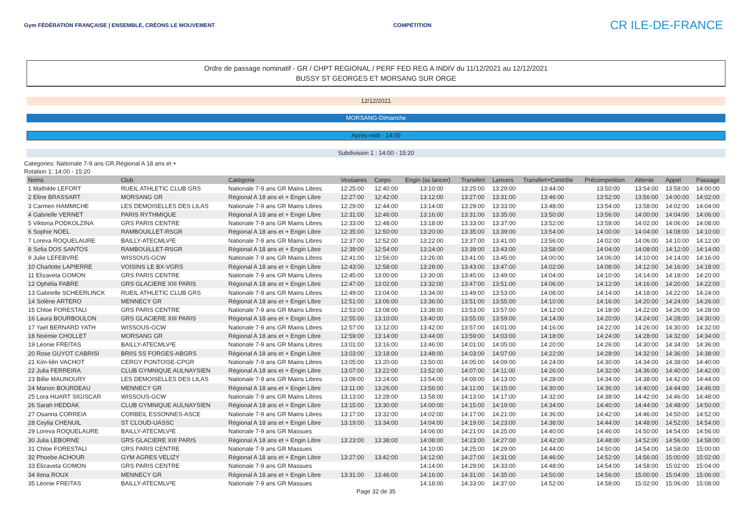Gym FÉDÉRATION FRANÇAISE | ENSEMBLE, CRÉONS LE MOUVEMENT
COMPÉTITION
CR ILE-DE-FRANCE
Ordre de passage nominatif - GR / CHPT REGIONAL / PERF FED REG A INDIV du 11/12/2021 au 12/12/2021
BUSSY ST GEORGES ET MORSANG SUR ORGE
12/12/2021
MORSANG-Dimanche
Après-midi - 14:00
Subdivision 1 : 14:00 - 15:20
Categories: Nationale 7-9 ans GR,Régional A 18 ans et +
Rotation 1: 14:00 - 15:20
| Noms | Club | Catégorie | Vestiaires | Corpo | Engin (ss lancer) | Transfert | Lancers | Transfert+Contrôle | Précompetition | Attente | Appel | Passage |
| --- | --- | --- | --- | --- | --- | --- | --- | --- | --- | --- | --- | --- |
| 1 Mathilde LEFORT | RUEIL ATHLETIC CLUB GRS | Nationale 7-9 ans GR Mains Libres | 12:25:00 | 12:40:00 | 13:10:00 | 13:25:00 | 13:29:00 | 13:44:00 | 13:50:00 | 13:54:00 | 13:58:00 | 14:00:00 |
| 2 Eline BRASSART | MORSANG GR | Régional A 18 ans et + Engin Libre | 12:27:00 | 12:42:00 | 13:12:00 | 13:27:00 | 13:31:00 | 13:46:00 | 13:52:00 | 13:56:00 | 14:00:00 | 14:02:00 |
| 3 Carmen HAMMICHE | LES DEMOISELLES DES LILAS | Nationale 7-9 ans GR Mains Libres | 12:29:00 | 12:44:00 | 13:14:00 | 13:29:00 | 13:33:00 | 13:48:00 | 13:54:00 | 13:58:00 | 14:02:00 | 14:04:00 |
| 4 Gabrielle VERNET | PARIS RYTHMIQUE | Régional A 18 ans et + Engin Libre | 12:31:00 | 12:46:00 | 13:16:00 | 13:31:00 | 13:35:00 | 13:50:00 | 13:56:00 | 14:00:00 | 14:04:00 | 14:06:00 |
| 5 Viktoria PODKOLZINA | GRS PARIS CENTRE | Nationale 7-9 ans GR Mains Libres | 12:33:00 | 12:48:00 | 13:18:00 | 13:33:00 | 13:37:00 | 13:52:00 | 13:58:00 | 14:02:00 | 14:06:00 | 14:08:00 |
| 6 Sophie NOEL | RAMBOUILLET-RSGR | Régional A 18 ans et + Engin Libre | 12:35:00 | 12:50:00 | 13:20:00 | 13:35:00 | 13:39:00 | 13:54:00 | 14:00:00 | 14:04:00 | 14:08:00 | 14:10:00 |
| 7 Loreva ROQUELAURE | BAILLY-ATECMLV²E | Nationale 7-9 ans GR Mains Libres | 12:37:00 | 12:52:00 | 13:22:00 | 13:37:00 | 13:41:00 | 13:56:00 | 14:02:00 | 14:06:00 | 14:10:00 | 14:12:00 |
| 8 Sofia DOS SANTOS | RAMBOUILLET-RSGR | Régional A 18 ans et + Engin Libre | 12:39:00 | 12:54:00 | 13:24:00 | 13:39:00 | 13:43:00 | 13:58:00 | 14:04:00 | 14:08:00 | 14:12:00 | 14:14:00 |
| 9 Julie LEFEBVRE | WISSOUS-GCW | Nationale 7-9 ans GR Mains Libres | 12:41:00 | 12:56:00 | 13:26:00 | 13:41:00 | 13:45:00 | 14:00:00 | 14:06:00 | 14:10:00 | 14:14:00 | 14:16:00 |
| 10 Charlotte LAPIERRE | VOISINS LE BX-VGRS | Régional A 18 ans et + Engin Libre | 12:43:00 | 12:58:00 | 13:28:00 | 13:43:00 | 13:47:00 | 14:02:00 | 14:08:00 | 14:12:00 | 14:16:00 | 14:18:00 |
| 11 Elizaveta GOMON | GRS PARIS CENTRE | Nationale 7-9 ans GR Mains Libres | 12:45:00 | 13:00:00 | 13:30:00 | 13:45:00 | 13:49:00 | 14:04:00 | 14:10:00 | 14:14:00 | 14:18:00 | 14:20:00 |
| 12 Ophélia FABRE | GRS GLACIERE XIII PARIS | Régional A 18 ans et + Engin Libre | 12:47:00 | 13:02:00 | 13:32:00 | 13:47:00 | 13:51:00 | 14:06:00 | 14:12:00 | 14:16:00 | 14:20:00 | 14:22:00 |
| 13 Gabrielle SCHEERLINCK | RUEIL ATHLETIC CLUB GRS | Nationale 7-9 ans GR Mains Libres | 12:49:00 | 13:04:00 | 13:34:00 | 13:49:00 | 13:53:00 | 14:08:00 | 14:14:00 | 14:18:00 | 14:22:00 | 14:24:00 |
| 14 Solène ARTERO | MENNECY GR | Régional A 18 ans et + Engin Libre | 12:51:00 | 13:06:00 | 13:36:00 | 13:51:00 | 13:55:00 | 14:10:00 | 14:16:00 | 14:20:00 | 14:24:00 | 14:26:00 |
| 15 Chloe FORESTALI | GRS PARIS CENTRE | Nationale 7-9 ans GR Mains Libres | 12:53:00 | 13:08:00 | 13:38:00 | 13:53:00 | 13:57:00 | 14:12:00 | 14:18:00 | 14:22:00 | 14:26:00 | 14:28:00 |
| 16 Laura BOURBOULON | GRS GLACIERE XIII PARIS | Régional A 18 ans et + Engin Libre | 12:55:00 | 13:10:00 | 13:40:00 | 13:55:00 | 13:59:00 | 14:14:00 | 14:20:00 | 14:24:00 | 14:28:00 | 14:30:00 |
| 17 Yaël BERNARD YATH | WISSOUS-GCW | Nationale 7-9 ans GR Mains Libres | 12:57:00 | 13:12:00 | 13:42:00 | 13:57:00 | 14:01:00 | 14:16:00 | 14:22:00 | 14:26:00 | 14:30:00 | 14:32:00 |
| 18 Noémie CHOLLET | MORSANG GR | Régional A 18 ans et + Engin Libre | 12:59:00 | 13:14:00 | 13:44:00 | 13:59:00 | 14:03:00 | 14:18:00 | 14:24:00 | 14:28:00 | 14:32:00 | 14:34:00 |
| 19 Léonie FREITAS | BAILLY-ATECMLV²E | Nationale 7-9 ans GR Mains Libres | 13:01:00 | 13:16:00 | 13:46:00 | 14:01:00 | 14:05:00 | 14:20:00 | 14:26:00 | 14:30:00 | 14:34:00 | 14:36:00 |
| 20 Rose GUYOT CABRISI | BRIIS SS FORGES-ABGRS | Régional A 18 ans et + Engin Libre | 13:03:00 | 13:18:00 | 13:48:00 | 14:03:00 | 14:07:00 | 14:22:00 | 14:28:00 | 14:32:00 | 14:36:00 | 14:38:00 |
| 21 Kim-liên VACHOT | CERGY PONTOISE-CPGR | Nationale 7-9 ans GR Mains Libres | 13:05:00 | 13:20:00 | 13:50:00 | 14:05:00 | 14:09:00 | 14:24:00 | 14:30:00 | 14:34:00 | 14:38:00 | 14:40:00 |
| 22 Julia FERREIRA | CLUB GYMNIQUE AULNAYSIEN | Régional A 18 ans et + Engin Libre | 13:07:00 | 13:22:00 | 13:52:00 | 14:07:00 | 14:11:00 | 14:26:00 | 14:32:00 | 14:36:00 | 14:40:00 | 14:42:00 |
| 23 Billie MAUNOURY | LES DEMOISELLES DES LILAS | Nationale 7-9 ans GR Mains Libres | 13:09:00 | 13:24:00 | 13:54:00 | 14:09:00 | 14:13:00 | 14:28:00 | 14:34:00 | 14:38:00 | 14:42:00 | 14:44:00 |
| 24 Manon BOURDEAU | MENNECY GR | Régional A 18 ans et + Engin Libre | 13:11:00 | 13:26:00 | 13:56:00 | 14:11:00 | 14:15:00 | 14:30:00 | 14:36:00 | 14:40:00 | 14:44:00 | 14:46:00 |
| 25 Lora HUART SIGISCAR | WISSOUS-GCW | Nationale 7-9 ans GR Mains Libres | 13:13:00 | 13:28:00 | 13:58:00 | 14:13:00 | 14:17:00 | 14:32:00 | 14:38:00 | 14:42:00 | 14:46:00 | 14:48:00 |
| 26 Sarah HEDDAK | CLUB GYMNIQUE AULNAYSIEN | Régional A 18 ans et + Engin Libre | 13:15:00 | 13:30:00 | 14:00:00 | 14:15:00 | 14:19:00 | 14:34:00 | 14:40:00 | 14:44:00 | 14:48:00 | 14:50:00 |
| 27 Osanna CORREIA | CORBEIL ESSONNES-ASCE | Nationale 7-9 ans GR Mains Libres | 13:17:00 | 13:32:00 | 14:02:00 | 14:17:00 | 14:21:00 | 14:36:00 | 14:42:00 | 14:46:00 | 14:50:00 | 14:52:00 |
| 28 Ceylia CHENUIL | ST CLOUD-UASSC | Régional A 18 ans et + Engin Libre | 13:19:00 | 13:34:00 | 14:04:00 | 14:19:00 | 14:23:00 | 14:38:00 | 14:44:00 | 14:48:00 | 14:52:00 | 14:54:00 |
| 29 Loreva ROQUELAURE | BAILLY-ATECMLV²E | Nationale 7-9 ans GR Massues | | | 14:06:00 | 14:21:00 | 14:25:00 | 14:40:00 | 14:46:00 | 14:50:00 | 14:54:00 | 14:56:00 |
| 30 Julia LEBORNE | GRS GLACIERE XIII PARIS | Régional A 18 ans et + Engin Libre | 13:23:00 | 13:38:00 | 14:08:00 | 14:23:00 | 14:27:00 | 14:42:00 | 14:48:00 | 14:52:00 | 14:56:00 | 14:58:00 |
| 31 Chloe FORESTALI | GRS PARIS CENTRE | Nationale 7-9 ans GR Massues | | | 14:10:00 | 14:25:00 | 14:29:00 | 14:44:00 | 14:50:00 | 14:54:00 | 14:58:00 | 15:00:00 |
| 32 Phoebe ACHOUR | GYM AGRES VELIZY | Régional A 18 ans et + Engin Libre | 13:27:00 | 13:42:00 | 14:12:00 | 14:27:00 | 14:31:00 | 14:46:00 | 14:52:00 | 14:56:00 | 15:00:00 | 15:02:00 |
| 33 Elizaveta GOMON | GRS PARIS CENTRE | Nationale 7-9 ans GR Massues | | | 14:14:00 | 14:29:00 | 14:33:00 | 14:48:00 | 14:54:00 | 14:58:00 | 15:02:00 | 15:04:00 |
| 34 Ilona ROUX | MENNECY GR | Régional A 18 ans et + Engin Libre | 13:31:00 | 13:46:00 | 14:16:00 | 14:31:00 | 14:35:00 | 14:50:00 | 14:56:00 | 15:00:00 | 15:04:00 | 15:06:00 |
| 35 Léonie FREITAS | BAILLY-ATECMLV²E | Nationale 7-9 ans GR Massues | | | 14:18:00 | 14:33:00 | 14:37:00 | 14:52:00 | 14:58:00 | 15:02:00 | 15:06:00 | 15:08:00 |
Page 32 de 35